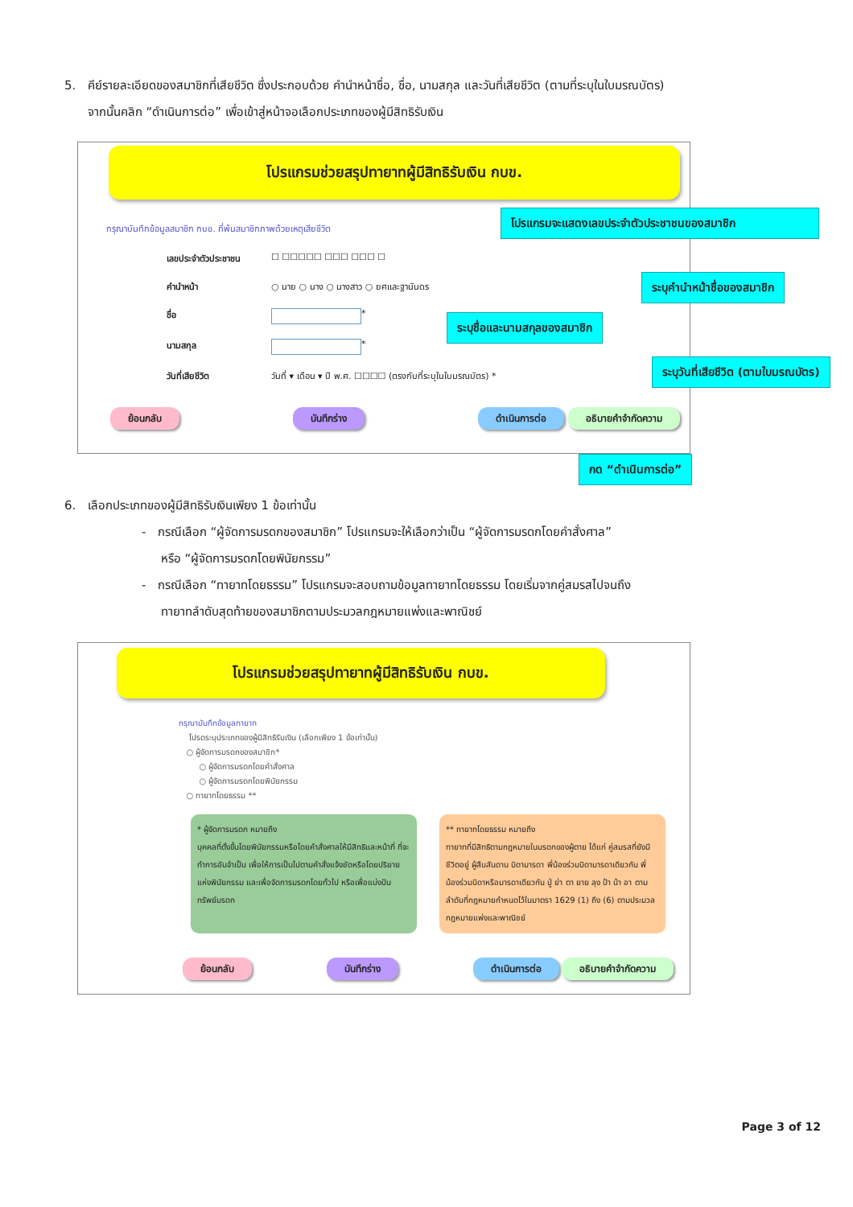5. คีย์รายละเอียดของสมาชิกที่เสียชีวิต ซึ่งประกอบด้วย คำนำหน้าชื่อ, ชื่อ, นามสกุล และวันที่เสียชีวิต (ตามที่ระบุในใบมรณบัตร)
จากนั้นคลิก “ดำเนินการต่อ” เพื่อเข้าสู่หน้าจอเลือกประเภทของผู้มีสิทธิรับเงิน
โปรแกรมช่วยสรุปทายาทผู้มีสิทธิรับเงิน กบข.
กรุณาบันทึกข้อมูลสมาชิก กบข. ที่พ้นสมาชิกภาพด้วยเหตุเสียชีวิต
เลขประจำตัวประชาชน ☐ ☐☐☐☐☐ ☐☐☐ ☐☐☐ ☐
คำนำหน้า ○ นาย ○ นาง ○ นางสาว ○ ยศและฐานันดร
ชื่อ *
นามสกุล *
วันที่เสียชีวิต วันที่ ▾ เดือน ▾ ปี พ.ศ. ☐☐☐☐ (ตรงกับที่ระบุในใบมรณบัตร) *
ย้อนกลับ บันทึกร่าง ดำเนินการต่อ อธิบายคำจำกัดความ
โปรแกรมจะแสดงเลขประจำตัวประชาชนของสมาชิก
ระบุคำนำหน้าชื่อของสมาชิก
ระบุชื่อและนามสกุลของสมาชิก
ระบุวันที่เสียชีวิต (ตามใบมรณบัตร)
กด “ดำเนินการต่อ”
6. เลือกประเภทของผู้มีสิทธิรับเงินเพียง 1 ข้อเท่านั้น
- กรณีเลือก “ผู้จัดการมรดกของสมาชิก” โปรแกรมจะให้เลือกว่าเป็น “ผู้จัดการมรดกโดยคำสั่งศาล”
หรือ “ผู้จัดการมรดกโดยพินัยกรรม”
- กรณีเลือก “ทายาทโดยธรรม” โปรแกรมจะสอบถามข้อมูลทายาทโดยธรรม โดยเริ่มจากคู่สมรสไปจนถึง
ทายาทลำดับสุดท้ายของสมาชิกตามประมวลกฎหมายแพ่งและพาณิชย์
โปรแกรมช่วยสรุปทายาทผู้มีสิทธิรับเงิน กบข.
กรุณาบันทึกข้อมูลทายาท
โปรดระบุประเภทของผู้มีสิทธิรับเงิน (เลือกเพียง 1 ข้อเท่านั้น)
○ ผู้จัดการมรดกของสมาชิก*
○ ผู้จัดการมรดกโดยคำสั่งศาล
○ ผู้จัดการมรดกโดยพินัยกรรม
○ ทายาทโดยธรรม **
* ผู้จัดการมรดก หมายถึง
บุคคลที่ตั้งขึ้นโดยพินัยกรรมหรือโดยคำสั่งศาลให้มีสิทธิและหน้าที่ ที่จะทำการอันจำเป็น เพื่อให้การเป็นไปตามคำสั่งแจ้งชัดหรือโดยปริยายแห่งพินัยกรรม และเพื่อจัดการมรดกโดยทั่วไป หรือเพื่อแบ่งปันทรัพย์มรดก
** ทายาทโดยธรรม หมายถึง
ทายาทที่มีสิทธิตามกฎหมายในมรดกของผู้ตาย ได้แก่ คู่สมรสที่ยังมีชีวิตอยู่ ผู้สืบสันดาน บิดามารดา พี่น้องร่วมบิดามารดาเดียวกัน พี่น้องร่วมบิดาหรือมารดาเดียวกัน ปู่ ย่า ตา ยาย ลุง ป้า น้า อา ตามลำดับที่กฎหมายกำหนดไว้ในมาตรา 1629 (1) ถึง (6) ตามประมวลกฎหมายแพ่งและพาณิชย์
ย้อนกลับ บันทึกร่าง ดำเนินการต่อ อธิบายคำจำกัดความ
Page 3 of 12